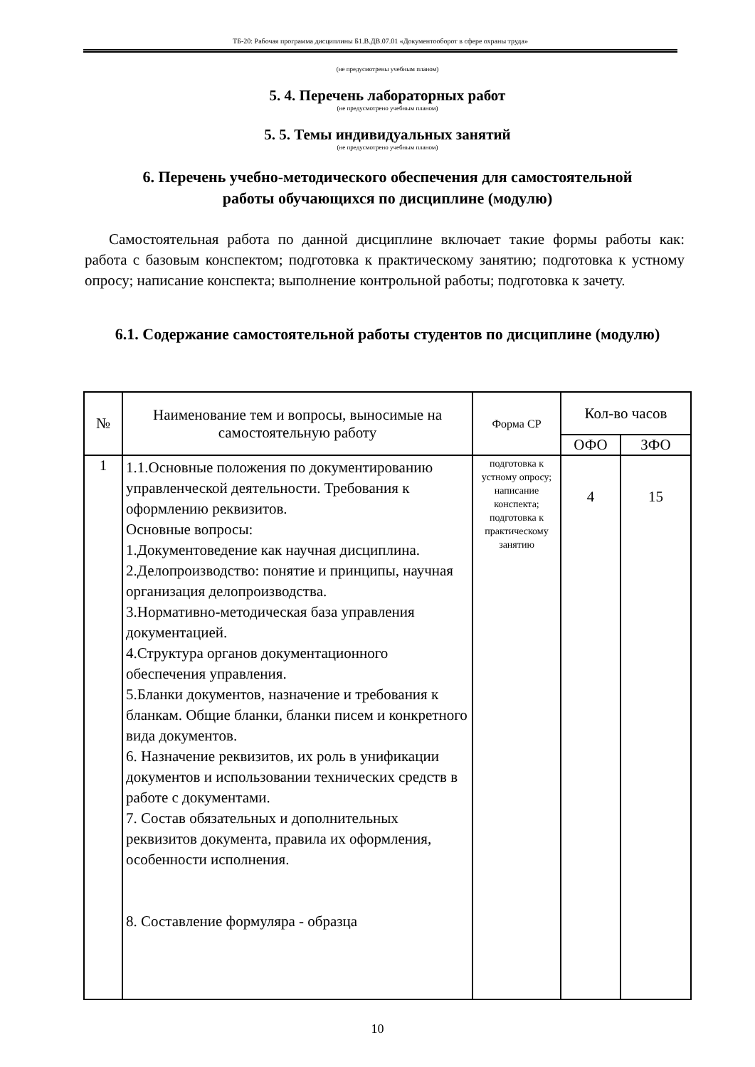ТБ-20: Рабочая программа дисциплины Б1.В.ДВ.07.01 «Документооборот в сфере охраны труда»
(не предусмотрены учебным планом)
5. 4. Перечень лабораторных работ
(не предусмотрено учебным планом)
5. 5. Темы индивидуальных занятий
(не предусмотрено учебным планом)
6. Перечень учебно-методического обеспечения для самостоятельной
работы обучающихся по дисциплине (модулю)
Самостоятельная работа по данной дисциплине включает такие формы работы как: работа с базовым конспектом; подготовка к практическому занятию; подготовка к устному опросу; написание конспекта; выполнение контрольной работы; подготовка к зачету.
6.1. Содержание самостоятельной работы студентов по дисциплине (модулю)
| № | Наименование тем и вопросы, выносимые на самостоятельную работу | Форма СР | Кол-во часов | |
| --- | --- | --- | --- | --- |
| | | | ОФО | ЗФО |
| 1 | 1.1.Основные положения по документированию управленческой деятельности. Требования к оформлению реквизитов. Основные вопросы: 1.Документоведение как научная дисциплина. 2.Делопроизводство: понятие и принципы, научная организация делопроизводства. 3.Нормативно-методическая база управления документацией. 4.Структура органов документационного обеспечения управления. 5.Бланки документов, назначение и требования к бланкам. Общие бланки, бланки писем и конкретного вида документов. 6. Назначение реквизитов, их роль в унификации документов и использовании технических средств в работе с документами. 7. Состав обязательных и дополнительных реквизитов документа, правила их оформления, особенности исполнения. 8. Составление формуляра - образца | подготовка к устному опросу; написание конспекта; подготовка к практическому занятию | 4 | 15 |
10